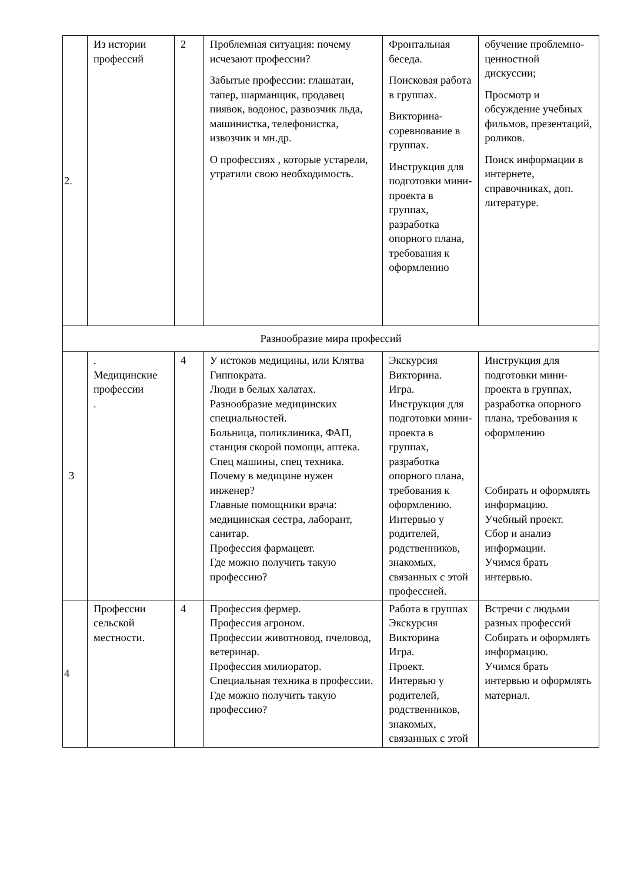| 2. | Из истории профессий | 2 | Проблемная ситуация: почему исчезают профессии? Забытые профессии: глашатаи, тапер, шарманщик, продавец пиявок, водонос, развозчик льда, машинистка, телефонистка, извозчик и мн.др. О профессиях , которые устарели, утратили свою необходимость. | Фронтальная беседа. Поисковая работа в группах. Викторина-соревнование в группах. Инструкция для подготовки мини-проекта в группах, разработка опорного плана, требования к оформлению | обучение проблемно-ценностной дискуссии; Просмотр и обсуждение учебных фильмов, презентаций, роликов. Поиск информации в интернете, справочниках, доп. литературе. |
| Разнообразие мира профессий | | | | | |
| 3 | . Медицинские профессии . | 4 | У истоков медицины, или Клятва Гиппократа. Люди в белых халатах. Разнообразие медицинских специальностей. Больница, поликлиника, ФАП, станция скорой помощи, аптека. Спец машины, спец техника. Почему в медицине нужен инженер? Главные помощники врача: медицинская сестра, лаборант, санитар. Профессия фармацевт. Где можно получить такую профессию? | Экскурсия Викторина. Игра. Инструкция для подготовки мини-проекта в группах, разработка опорного плана, требования к оформлению. Интервью у родителей, родственников, знакомых, связанных с этой профессией. | Инструкция для подготовки мини-проекта в группах, разработка опорного плана, требования к оформлению Собирать и оформлять информацию. Учебный проект. Сбор и анализ информации. Учимся брать интервью. |
| 4 | Профессии сельской местности. | 4 | Профессия фермер. Профессия агроном. Профессии животновод, пчеловод, ветеринар. Профессия милиоратор. Специальная техника в профессии. Где можно получить такую профессию? | Работа в группах Экскурсия Викторина Игра. Проект. Интервью у родителей, родственников, знакомых, связанных с этой | Встречи с людьми разных профессий Собирать и оформлять информацию. Учимся брать интервью и оформлять материал. |